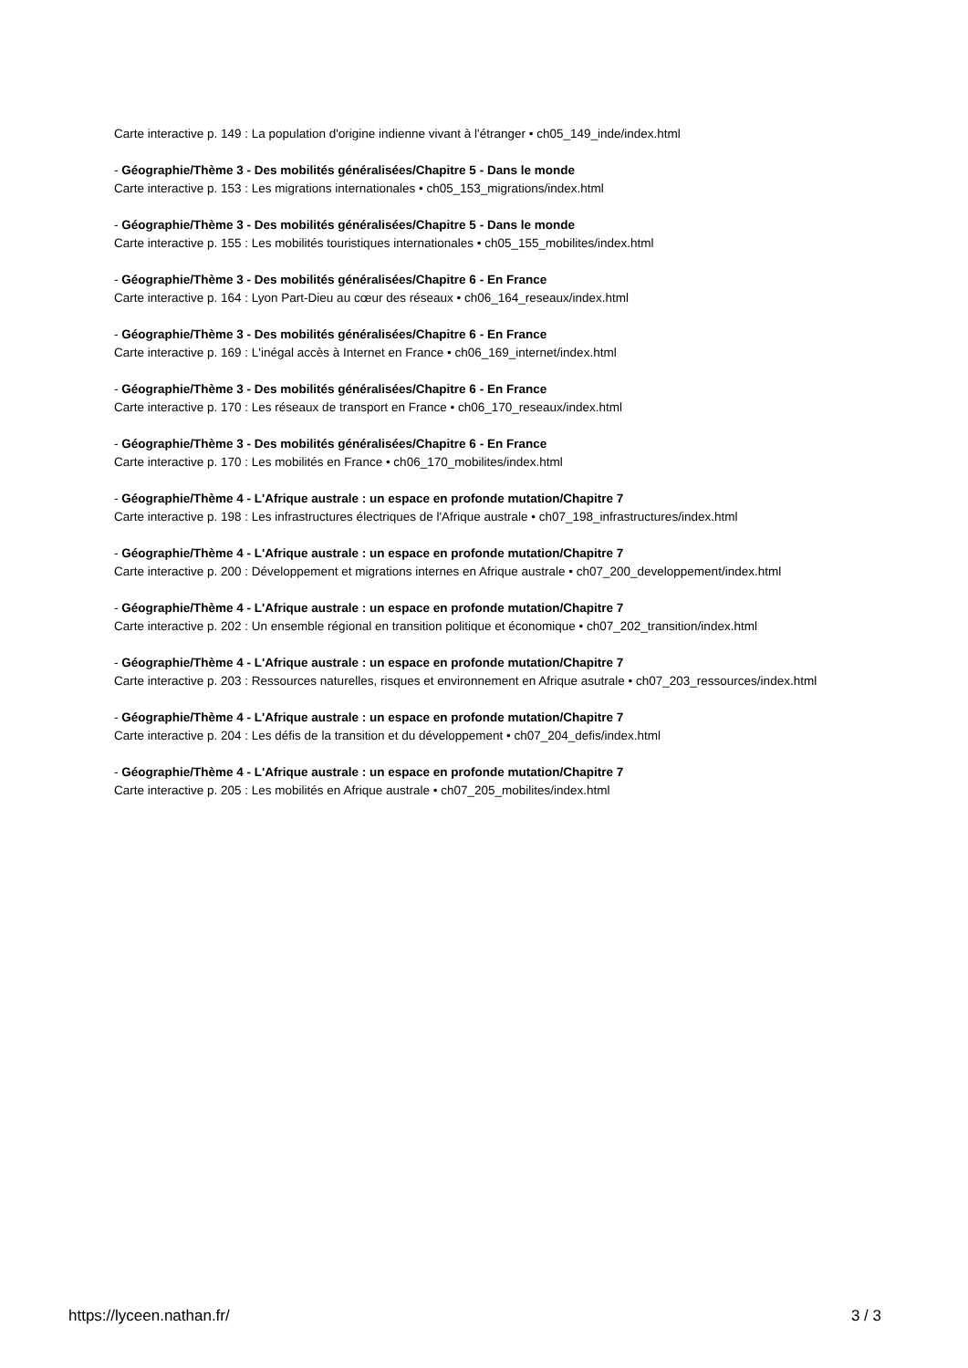Carte interactive p. 149 : La population d'origine indienne vivant à l'étranger • ch05_149_inde/index.html
- Géographie/Thème 3 - Des mobilités généralisées/Chapitre 5 - Dans le monde
Carte interactive p. 153 : Les migrations internationales • ch05_153_migrations/index.html
- Géographie/Thème 3 - Des mobilités généralisées/Chapitre 5 - Dans le monde
Carte interactive p. 155 : Les mobilités touristiques internationales • ch05_155_mobilites/index.html
- Géographie/Thème 3 - Des mobilités généralisées/Chapitre 6 - En France
Carte interactive p. 164 : Lyon Part-Dieu au cœur des réseaux • ch06_164_reseaux/index.html
- Géographie/Thème 3 - Des mobilités généralisées/Chapitre 6 - En France
Carte interactive p. 169 : L'inégal accès à Internet en France • ch06_169_internet/index.html
- Géographie/Thème 3 - Des mobilités généralisées/Chapitre 6 - En France
Carte interactive p. 170 : Les réseaux de transport en France • ch06_170_reseaux/index.html
- Géographie/Thème 3 - Des mobilités généralisées/Chapitre 6 - En France
Carte interactive p. 170 : Les mobilités en France • ch06_170_mobilites/index.html
- Géographie/Thème 4 - L'Afrique australe : un espace en profonde mutation/Chapitre 7
Carte interactive p. 198 : Les infrastructures électriques de l'Afrique australe • ch07_198_infrastructures/index.html
- Géographie/Thème 4 - L'Afrique australe : un espace en profonde mutation/Chapitre 7
Carte interactive p. 200 : Développement et migrations internes en Afrique australe • ch07_200_developpement/index.html
- Géographie/Thème 4 - L'Afrique australe : un espace en profonde mutation/Chapitre 7
Carte interactive p. 202 : Un ensemble régional en transition politique et économique • ch07_202_transition/index.html
- Géographie/Thème 4 - L'Afrique australe : un espace en profonde mutation/Chapitre 7
Carte interactive p. 203 : Ressources naturelles, risques et environnement en Afrique asutrale • ch07_203_ressources/index.html
- Géographie/Thème 4 - L'Afrique australe : un espace en profonde mutation/Chapitre 7
Carte interactive p. 204 : Les défis de la transition et du développement • ch07_204_defis/index.html
- Géographie/Thème 4 - L'Afrique australe : un espace en profonde mutation/Chapitre 7
Carte interactive p. 205 : Les mobilités en Afrique australe • ch07_205_mobilites/index.html
https://lyceen.nathan.fr/ 3 / 3